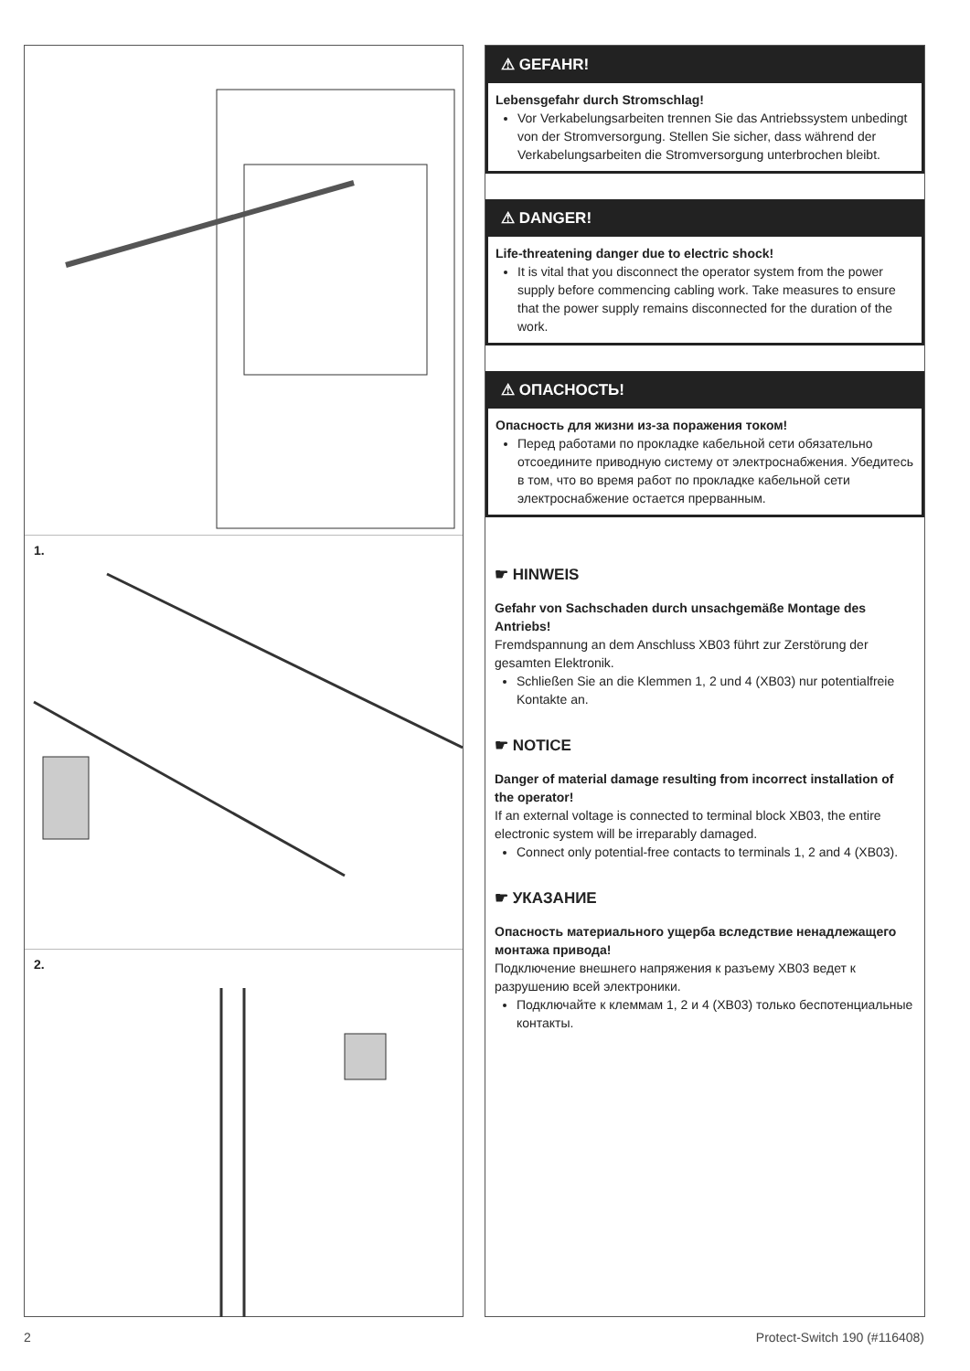1.
2.
⚠ GEFAHR!
Lebensgefahr durch Stromschlag!
Vor Verkabelungsarbeiten trennen Sie das Antriebssystem unbedingt von der Stromversorgung. Stellen Sie sicher, dass während der Verkabelungsarbeiten die Stromversorgung unterbrochen bleibt.
⚠ DANGER!
Life-threatening danger due to electric shock!
It is vital that you disconnect the operator system from the power supply before commencing cabling work. Take measures to ensure that the power supply remains disconnected for the duration of the work.
⚠ ОПАСНОСТЬ!
Опасность для жизни из-за поражения током!
Перед работами по прокладке кабельной сети обязательно отсоедините приводную систему от электроснабжения. Убедитесь в том, что во время работ по прокладке кабельной сети электроснабжение остается прерванным.
☛ HINWEIS
Gefahr von Sachschaden durch unsachgemäße Montage des Antriebs!
Fremdspannung an dem Anschluss XB03 führt zur Zerstörung der gesamten Elektronik.
Schließen Sie an die Klemmen 1, 2 und 4 (XB03) nur potentialfreie Kontakte an.
☛ NOTICE
Danger of material damage resulting from incorrect installation of the operator!
If an external voltage is connected to terminal block XB03, the entire electronic system will be irreparably damaged.
Connect only potential-free contacts to terminals 1, 2 and 4 (XB03).
☛ УКАЗАНИЕ
Опасность материального ущерба вследствие ненадлежащего монтажа привода!
Подключение внешнего напряжения к разъему XB03 ведет к разрушению всей электроники.
Подключайте к клеммам 1, 2 и 4 (XB03) только беспотенциальные контакты.
2 Protect-Switch 190 (#116408)